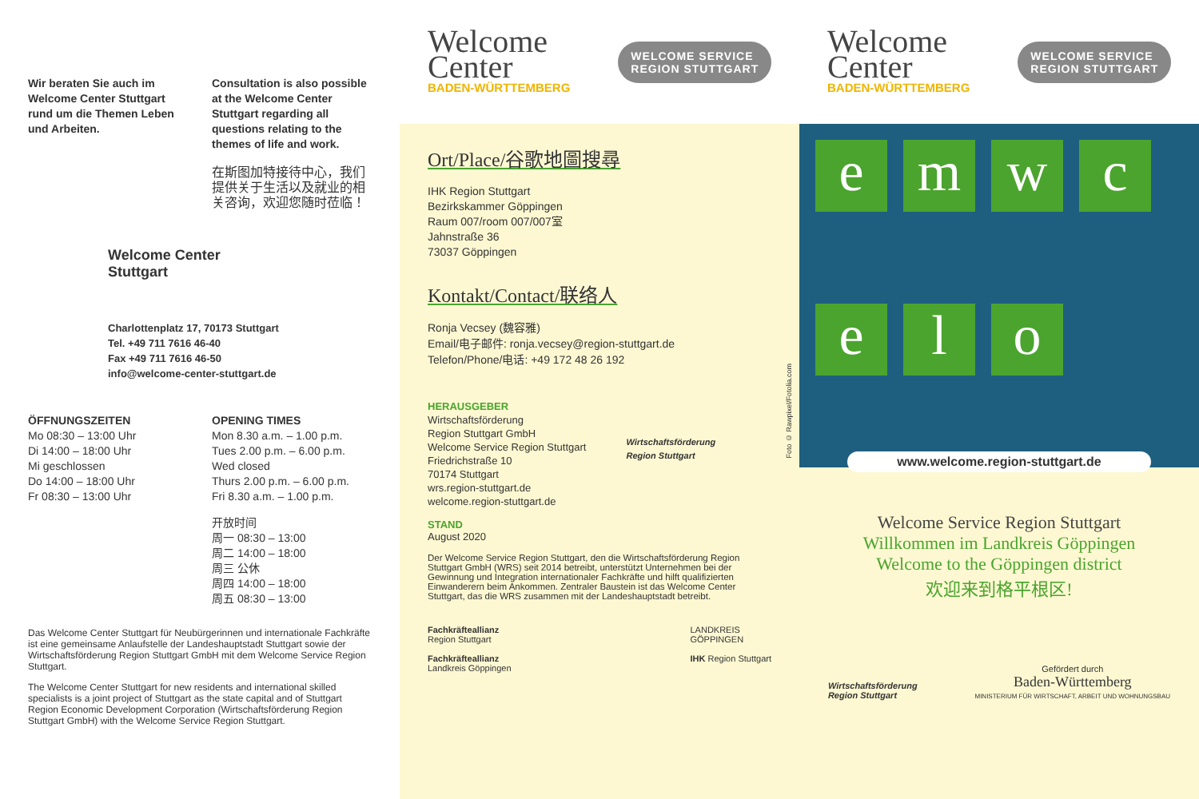Welcome
Center
BADEN-WÜRTTEMBERG
WELCOME SERVICE
REGION STUTTGART
Welcome
Center
BADEN-WÜRTTEMBERG
WELCOME SERVICE
REGION STUTTGART
Wir beraten Sie auch im Welcome Center Stuttgart rund um die Themen Leben und Arbeiten.
Consultation is also possible at the Welcome Center Stuttgart regarding all questions relating to the themes of life and work.
在斯图加特接待中心，我们提供关于生活以及就业的相关咨询，欢迎您随时莅临！
Welcome Center
Stuttgart
Charlottenplatz 17, 70173 Stuttgart
Tel. +49 711 7616 46-40
Fax +49 711 7616 46-50
info@welcome-center-stuttgart.de
ÖFFNUNGSZEITEN
Mo 08:30 – 13:00 Uhr
Di 14:00 – 18:00 Uhr
Mi geschlossen
Do 14:00 – 18:00 Uhr
Fr 08:30 – 13:00 Uhr
OPENING TIMES
Mon 8.30 a.m. – 1.00 p.m.
Tues 2.00 p.m. – 6.00 p.m.
Wed closed
Thurs 2.00 p.m. – 6.00 p.m.
Fri 8.30 a.m. – 1.00 p.m.
开放时间
周一 08:30 – 13:00
周二 14:00 – 18:00
周三 公休
周四 14:00 – 18:00
周五 08:30 – 13:00
Das Welcome Center Stuttgart für Neubürgerinnen und internationale Fachkräfte ist eine gemeinsame Anlaufstelle der Landeshauptstadt Stuttgart sowie der Wirtschaftsförderung Region Stuttgart GmbH mit dem Welcome Service Region Stuttgart.
The Welcome Center Stuttgart for new residents and international skilled specialists is a joint project of Stuttgart as the state capital and of Stuttgart Region Economic Development Corporation (Wirtschaftsförderung Region Stuttgart GmbH) with the Welcome Service Region Stuttgart.
Ort/Place/谷歌地圖搜尋
IHK Region Stuttgart
Bezirkskammer Göppingen
Raum 007/room 007/007室
Jahnstraße 36
73037 Göppingen
Kontakt/Contact/联络人
Ronja Vecsey (魏容雅)
Email/电子邮件: ronja.vecsey@region-stuttgart.de
Telefon/Phone/电话: +49 172 48 26 192
HERAUSGEBER
Wirtschaftsförderung
Region Stuttgart GmbH
Welcome Service Region Stuttgart
Friedrichstraße 10
70174 Stuttgart
wrs.region-stuttgart.de
welcome.region-stuttgart.de
Wirtschaftsförderung
Region Stuttgart
STAND
August 2020
Der Welcome Service Region Stuttgart, den die Wirtschaftsförderung Region Stuttgart GmbH (WRS) seit 2014 betreibt, unterstützt Unternehmen bei der Gewinnung und Integration internationaler Fachkräfte und hilft qualifizierten Einwanderern beim Ankommen. Zentraler Baustein ist das Welcome Center Stuttgart, das die WRS zusammen mit der Landeshauptstadt betreibt.
Fachkräfteallianz
Region Stuttgart
Fachkräfteallianz
Landkreis Göppingen
LANDKREIS
GÖPPINGEN
IHK Region Stuttgart
e
m
w
c
e
l
o
www.welcome.region-stuttgart.de
Welcome Service Region Stuttgart
Willkommen im Landkreis Göppingen
Welcome to the Göppingen district
欢迎来到格平根区!
Wirtschaftsförderung
Region Stuttgart
Gefördert durch
Baden-Württemberg
MINISTERIUM FÜR WIRTSCHAFT, ARBEIT UND WOHNUNGSBAU
Foto © Rawpixel/Fotolia.com